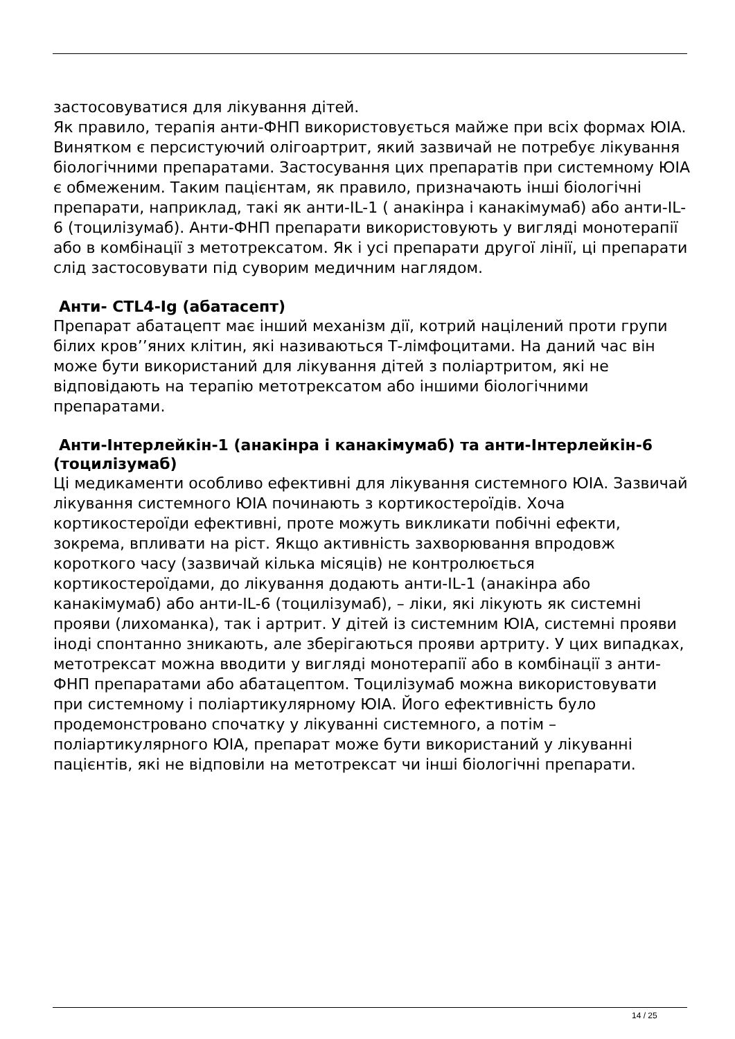застосовуватися для лікування дітей.
Як правило, терапія анти-ФНП використовується майже при всіх формах ЮІА. Винятком є персистуючий олігоартрит, який зазвичай не потребує лікування біологічними препаратами. Застосування цих препаратів при системному ЮІА є обмеженим. Таким пацієнтам, як правило, призначають інші біологічні препарати, наприклад, такі як анти-IL-1 ( анакінра і канакімумаб) або анти-IL-6 (тоцилізумаб). Анти-ФНП препарати використовують у вигляді монотерапії або в комбінації з метотрексатом. Як і усі препарати другої лінії, ці препарати слід застосовувати під суворим медичним наглядом.
Анти- CTL4-Ig (абатасепт)
Препарат абатацепт має інший механізм дії, котрий націлений проти групи білих кров’’яних клітин, які називаються Т-лімфоцитами. На даний час він може бути використаний для лікування дітей з поліартритом, які не відповідають на терапію метотрексатом або іншими біологічними препаратами.
Анти-Інтерлейкін-1 (анакінра і канакімумаб) та анти-Інтерлейкін-6 (тоцилізумаб)
Ці медикаменти особливо ефективні для лікування системного ЮІА. Зазвичай лікування системного ЮІА починають з кортикостероїдів. Хоча кортикостероїди ефективні, проте можуть викликати побічні ефекти, зокрема, впливати на ріст. Якщо активність захворювання впродовж короткого часу (зазвичай кілька місяців) не контролюється кортикостероїдами, до лікування додають анти-IL-1 (анакінра або канакімумаб) або анти-IL-6 (тоцилізумаб), – ліки, які лікують як системні прояви (лихоманка), так і артрит. У дітей із системним ЮІА, системні прояви іноді спонтанно зникають, але зберігаються прояви артриту. У цих випадках, метотрексат можна вводити у вигляді монотерапії або в комбінації з анти-ФНП препаратами або абатацептом. Тоцилізумаб можна використовувати при системному і поліартикулярному ЮІА. Його ефективність було продемонстровано спочатку у лікуванні системного, а потім – поліартикулярного ЮІА, препарат може бути використаний у лікуванні пацієнтів, які не відповіли на метотрексат чи інші біологічні препарати.
14 / 25